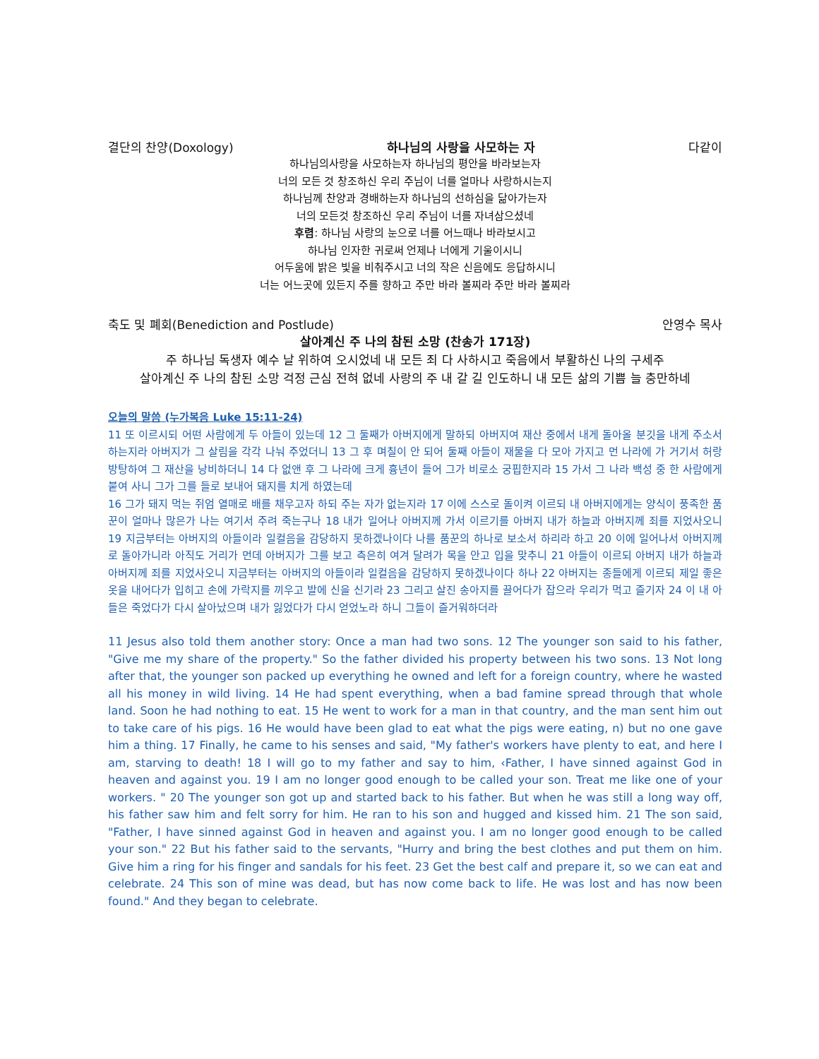결단의 찬양(Doxology) 하나님의 사랑을 사모하는 자 다같이
하나님의사랑을 사모하는자 하나님의 평안을 바라보는자
너의 모든 것 창조하신 우리 주님이 너를 얼마나 사랑하시는지
하나님께 찬양과 경배하는자 하나님의 선하심을 닮아가는자
너의 모든것 창조하신 우리 주님이 너를 자녀삼으셨네
후렴: 하나님 사랑의 눈으로 너를 어느때나 바라보시고
하나님 인자한 귀로써 언제나 너에게 기울이시니
어두움에 밝은 빛을 비춰주시고 너의 작은 신음에도 응답하시니
너는 어느곳에 있든지 주를 향하고 주만 바라 볼찌라 주만 바라 볼찌라
축도 및 폐회(Benediction and Postlude) 안영수 목사
살아계신 주 나의 참된 소망 (찬송가 171장)
주 하나님 독생자 예수 날 위하여 오시었네 내 모든 죄 다 사하시고 죽음에서 부활하신 나의 구세주
살아계신 주 나의 참된 소망 걱정 근심 전혀 없네 사랑의 주 내 갈 길 인도하니 내 모든 삶의 기쁨 늘 충만하네
오늘의 말씀 (누가복음 Luke 15:11-24)
11 또 이르시되 어떤 사람에게 두 아들이 있는데 12 그 둘째가 아버지에게 말하되 아버지여 재산 중에서 내게 돌아올 분깃을 내게 주소서 하는지라 아버지가 그 살림을 각각 나눠 주었더니 13 그 후 며칠이 안 되어 둘째 아들이 재물을 다 모아 가지고 먼 나라에 가 거기서 허랑방탕하여 그 재산을 낭비하더니 14 다 없앤 후 그 나라에 크게 흉년이 들어 그가 비로소 궁핍한지라 15 가서 그 나라 백성 중 한 사람에게 붙여 사니 그가 그를 들로 보내어 돼지를 치게 하였는데
16 그가 돼지 먹는 쥐엄 열매로 배를 채우고자 하되 주는 자가 없는지라 17 이에 스스로 돌이켜 이르되 내 아버지에게는 양식이 풍족한 품꾼이 얼마나 많은가 나는 여기서 주려 죽는구나 18 내가 일어나 아버지께 가서 이르기를 아버지 내가 하늘과 아버지께 죄를 지었사오니 19 지금부터는 아버지의 아들이라 일컬음을 감당하지 못하겠나이다 나를 품꾼의 하나로 보소서 하리라 하고 20 이에 일어나서 아버지께로 돌아가니라 아직도 거리가 먼데 아버지가 그를 보고 측은히 여겨 달려가 목을 안고 입을 맞추니 21 아들이 이르되 아버지 내가 하늘과 아버지께 죄를 지었사오니 지금부터는 아버지의 아들이라 일컬음을 감당하지 못하겠나이다 하나 22 아버지는 종들에게 이르되 제일 좋은 옷을 내어다가 입히고 손에 가락지를 끼우고 발에 신을 신기라 23 그리고 살진 송아지를 끌어다가 잡으라 우리가 먹고 즐기자 24 이 내 아들은 죽었다가 다시 살아났으며 내가 잃었다가 다시 얻었노라 하니 그들이 즐거워하더라
11 Jesus also told them another story: Once a man had two sons. 12 The younger son said to his father, "Give me my share of the property." So the father divided his property between his two sons. 13 Not long after that, the younger son packed up everything he owned and left for a foreign country, where he wasted all his money in wild living. 14 He had spent everything, when a bad famine spread through that whole land. Soon he had nothing to eat. 15 He went to work for a man in that country, and the man sent him out to take care of his pigs. 16 He would have been glad to eat what the pigs were eating, n) but no one gave him a thing. 17 Finally, he came to his senses and said, "My father's workers have plenty to eat, and here I am, starving to death! 18 I will go to my father and say to him, ‹Father, I have sinned against God in heaven and against you. 19 I am no longer good enough to be called your son. Treat me like one of your workers. " 20 The younger son got up and started back to his father. But when he was still a long way off, his father saw him and felt sorry for him. He ran to his son and hugged and kissed him. 21 The son said, "Father, I have sinned against God in heaven and against you. I am no longer good enough to be called your son." 22 But his father said to the servants, "Hurry and bring the best clothes and put them on him. Give him a ring for his finger and sandals for his feet. 23 Get the best calf and prepare it, so we can eat and celebrate. 24 This son of mine was dead, but has now come back to life. He was lost and has now been found." And they began to celebrate.